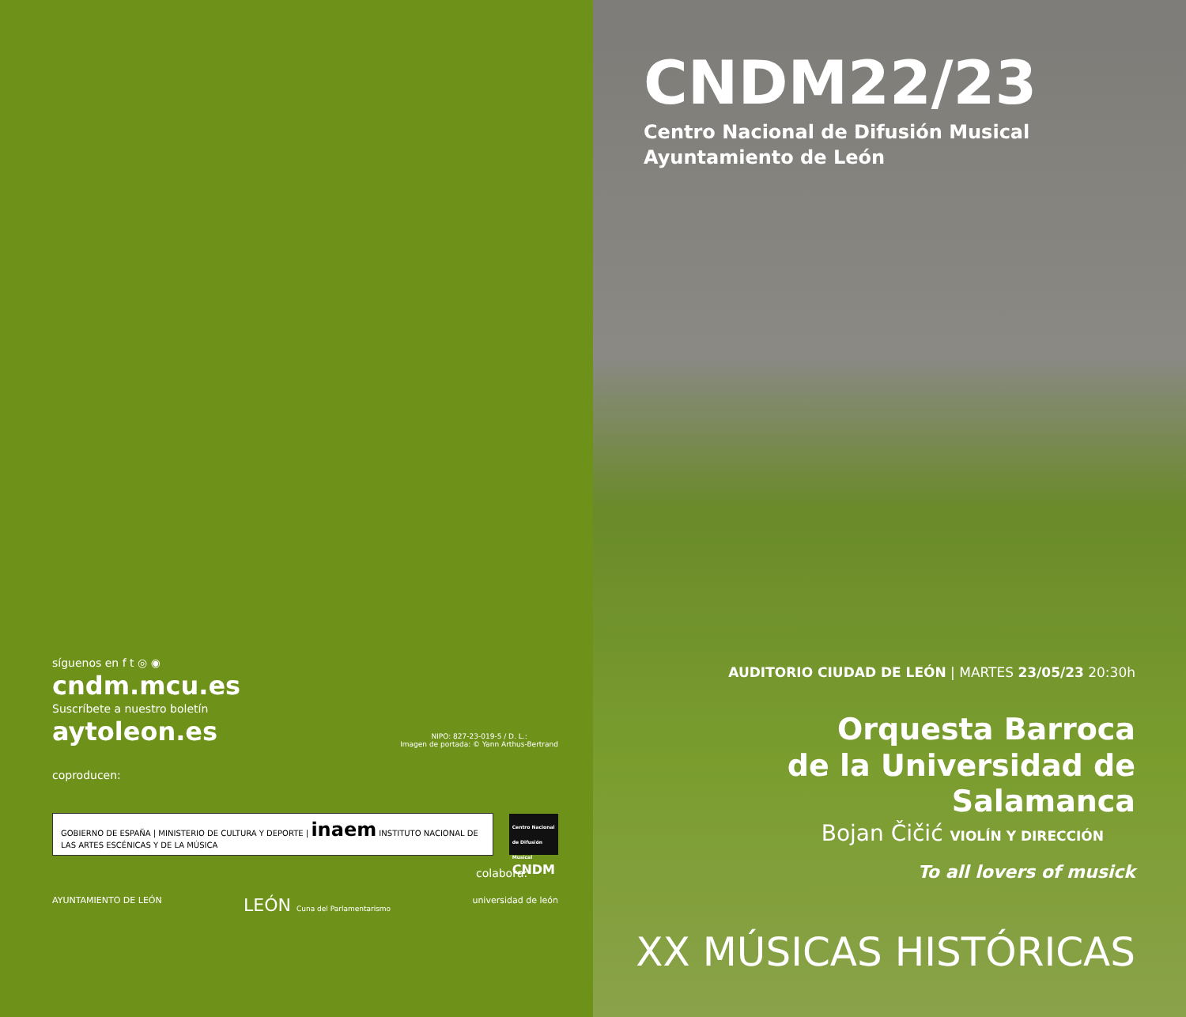síguenos en f t ◎ ◉
cndm.mcu.es
Suscríbete a nuestro boletín
aytoleon.es
NIPO: 827-23-019-5 / D. L.:
Imagen de portada: © Yann Arthus-Bertrand
coproducen:
GOBIERNO DE ESPAÑA | MINISTERIO DE CULTURA Y DEPORTE | inaem INSTITUTO NACIONAL DE LAS ARTES ESCÉNICAS Y DE LA MÚSICA
Centro Nacional de Difusión Musical
CNDM
colabora:
AYUNTAMIENTO DE LEÓN LEÓN Cuna del Parlamentarismo universidad de león
CNDM22/23
Centro Nacional de Difusión Musical
Ayuntamiento de León
AUDITORIO CIUDAD DE LEÓN | MARTES 23/05/23 20:30h
Orquesta Barroca
de la Universidad de Salamanca
Bojan Čičić VIOLÍN Y DIRECCIÓN
To all lovers of musick
XX MÚSICAS HISTÓRICAS